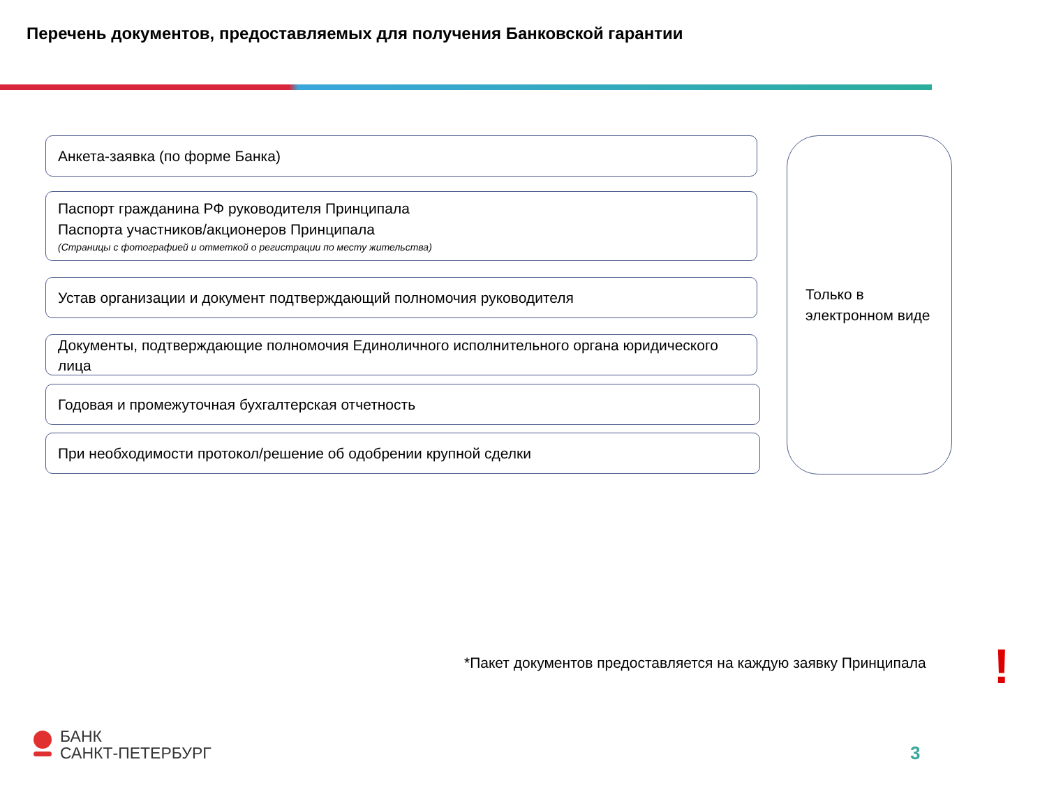Перечень документов, предоставляемых для получения Банковской гарантии
Анкета-заявка (по форме Банка)
Паспорт гражданина РФ руководителя Принципала
Паспорта участников/акционеров Принципала
(Страницы с фотографией и отметкой о регистрации по месту жительства)
Устав организации и документ подтверждающий полномочия руководителя
Документы, подтверждающие полномочия Единоличного исполнительного органа юридического лица
Годовая и промежуточная бухгалтерская отчетность
При необходимости протокол/решение об одобрении крупной сделки
Только в электронном виде
*Пакет документов предоставляется на каждую заявку Принципала
!
БАНК
САНКТ-ПЕТЕРБУРГ
3